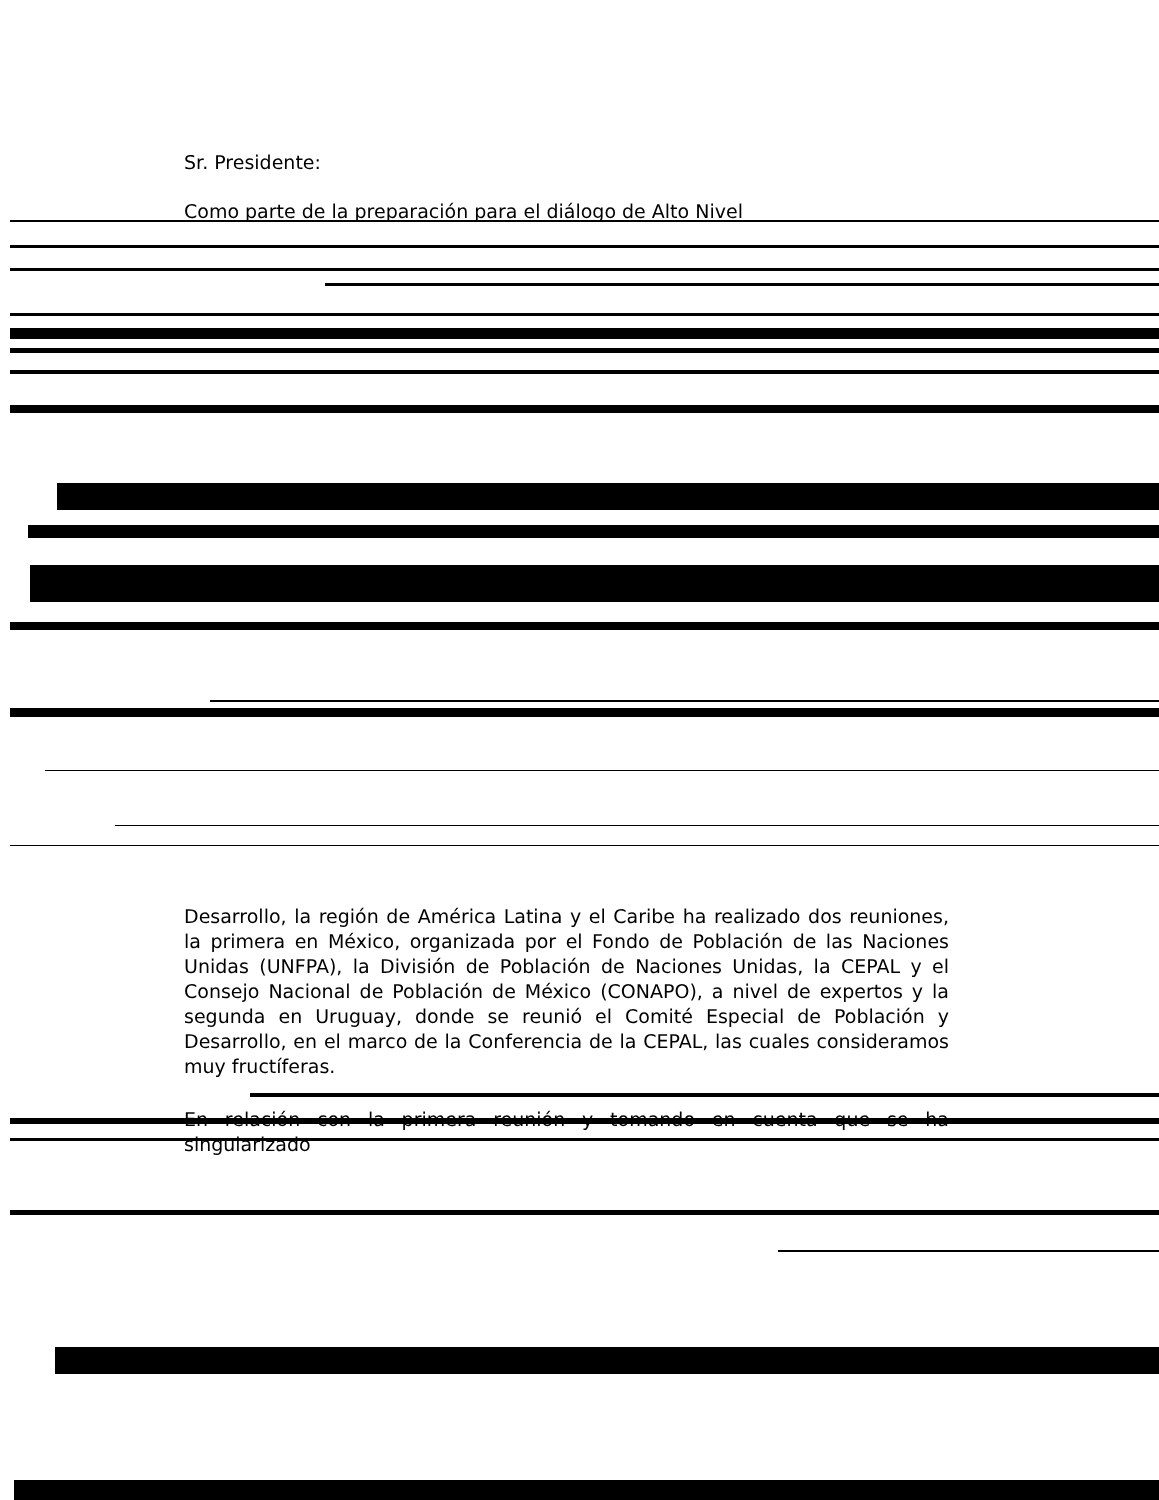Sr. Presidente:
Como parte de la preparación para el diálogo de Alto Nivel
Desarrollo, la región de América Latina y el Caribe ha realizado dos reuniones, la primera en México, organizada por el Fondo de Población de las Naciones Unidas (UNFPA), la División de Población de Naciones Unidas, la CEPAL y el Consejo Nacional de Población de México (CONAPO), a nivel de expertos y la segunda en Uruguay, donde se reunió el Comité Especial de Población y Desarrollo, en el marco de la Conferencia de la CEPAL, las cuales consideramos muy fructíferas.
En relación con la primera reunión y tomando en cuenta que se ha singularizado